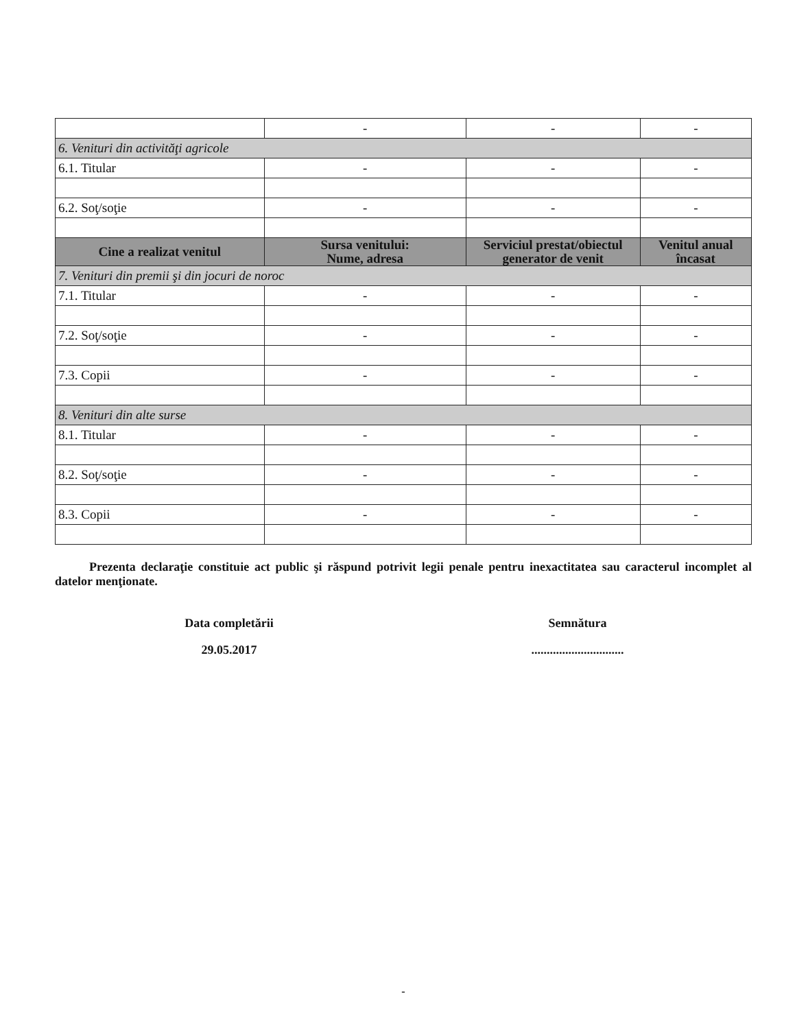| | - | - | - |
| 6. Venituri din activităţi agricole | | | |
| 6.1. Titular | - | - | - |
| 6.2. Soţ/soţie | - | - | - |
| Cine a realizat venitul | Sursa venitului: Nume, adresa | Serviciul prestat/obiectul generator de venit | Venitul anual încasat |
| 7. Venituri din premii şi din jocuri de noroc | | | |
| 7.1. Titular | - | - | - |
| 7.2. Soţ/soţie | - | - | - |
| 7.3. Copii | - | - | - |
| 8. Venituri din alte surse | | | |
| 8.1. Titular | - | - | - |
| 8.2. Soţ/soţie | - | - | - |
| 8.3. Copii | - | - | - |
Prezenta declaraţie constituie act public şi răspund potrivit legii penale pentru inexactitatea sau caracterul incomplet al datelor menţionate.
Data completării
29.05.2017
Semnătura
..............................
-